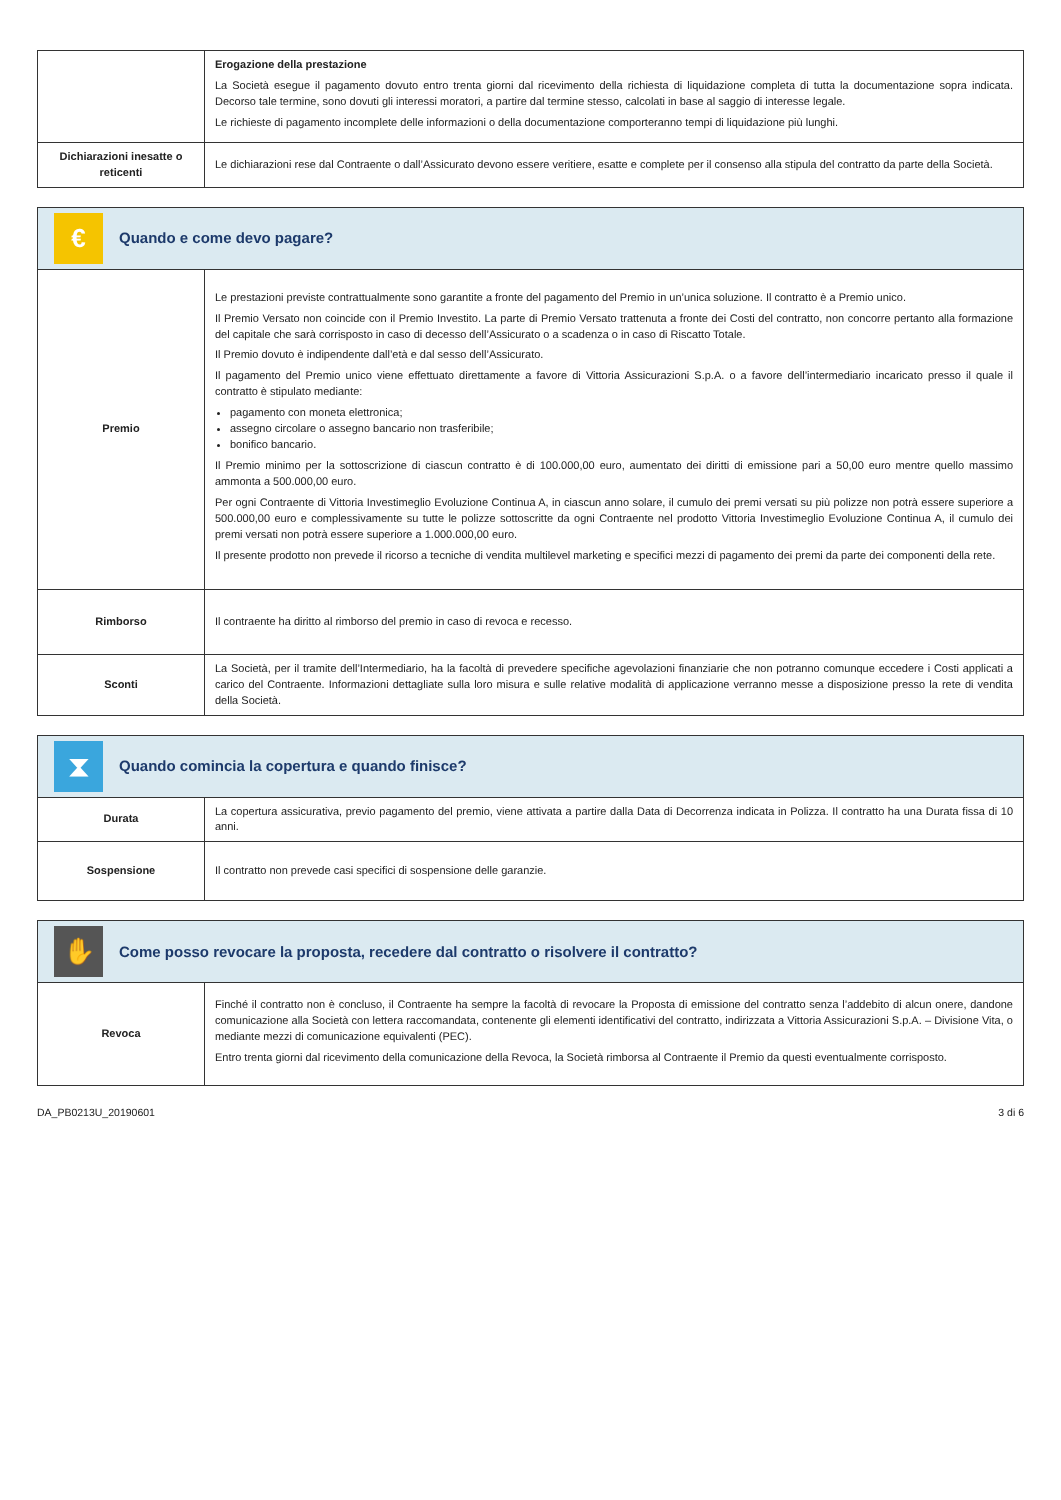| | Erogazione della prestazione La Società esegue il pagamento dovuto entro trenta giorni dal ricevimento della richiesta di liquidazione completa di tutta la documentazione sopra indicata. Decorso tale termine, sono dovuti gli interessi moratori, a partire dal termine stesso, calcolati in base al saggio di interesse legale. Le richieste di pagamento incomplete delle informazioni o della documentazione comporteranno tempi di liquidazione più lunghi. |
| Dichiarazioni inesatte o reticenti | Le dichiarazioni rese dal Contraente o dall’Assicurato devono essere veritiere, esatte e complete per il consenso alla stipula del contratto da parte della Società. |
| € Quando e come devo pagare? | |
| Premio | Le prestazioni previste contrattualmente sono garantite a fronte del pagamento del Premio in un’unica soluzione. Il contratto è a Premio unico. Il Premio Versato non coincide con il Premio Investito. La parte di Premio Versato trattenuta a fronte dei Costi del contratto, non concorre pertanto alla formazione del capitale che sarà corrisposto in caso di decesso dell’Assicurato o a scadenza o in caso di Riscatto Totale. Il Premio dovuto è indipendente dall’età e dal sesso dell’Assicurato. Il pagamento del Premio unico viene effettuato direttamente a favore di Vittoria Assicurazioni S.p.A. o a favore dell’intermediario incaricato presso il quale il contratto è stipulato mediante: pagamento con moneta elettronica; assegno circolare o assegno bancario non trasferibile; bonifico bancario. Il Premio minimo per la sottoscrizione di ciascun contratto è di 100.000,00 euro, aumentato dei diritti di emissione pari a 50,00 euro mentre quello massimo ammonta a 500.000,00 euro. Per ogni Contraente di Vittoria Investimeglio Evoluzione Continua A, in ciascun anno solare, il cumulo dei premi versati su più polizze non potrà essere superiore a 500.000,00 euro e complessivamente su tutte le polizze sottoscritte da ogni Contraente nel prodotto Vittoria Investimeglio Evoluzione Continua A, il cumulo dei premi versati non potrà essere superiore a 1.000.000,00 euro. Il presente prodotto non prevede il ricorso a tecniche di vendita multilevel marketing e specifici mezzi di pagamento dei premi da parte dei componenti della rete. |
| Rimborso | Il contraente ha diritto al rimborso del premio in caso di revoca e recesso. |
| Sconti | La Società, per il tramite dell’Intermediario, ha la facoltà di prevedere specifiche agevolazioni finanziarie che non potranno comunque eccedere i Costi applicati a carico del Contraente. Informazioni dettagliate sulla loro misura e sulle relative modalità di applicazione verranno messe a disposizione presso la rete di vendita della Società. |
| ⧗ Quando comincia la copertura e quando finisce? | |
| Durata | La copertura assicurativa, previo pagamento del premio, viene attivata a partire dalla Data di Decorrenza indicata in Polizza. Il contratto ha una Durata fissa di 10 anni. |
| Sospensione | Il contratto non prevede casi specifici di sospensione delle garanzie. |
| ✋ Come posso revocare la proposta, recedere dal contratto o risolvere il contratto? | |
| Revoca | Finché il contratto non è concluso, il Contraente ha sempre la facoltà di revocare la Proposta di emissione del contratto senza l’addebito di alcun onere, dandone comunicazione alla Società con lettera raccomandata, contenente gli elementi identificativi del contratto, indirizzata a Vittoria Assicurazioni S.p.A. – Divisione Vita, o mediante mezzi di comunicazione equivalenti (PEC). Entro trenta giorni dal ricevimento della comunicazione della Revoca, la Società rimborsa al Contraente il Premio da questi eventualmente corrisposto. |
DA_PB0213U_20190601 3 di 6